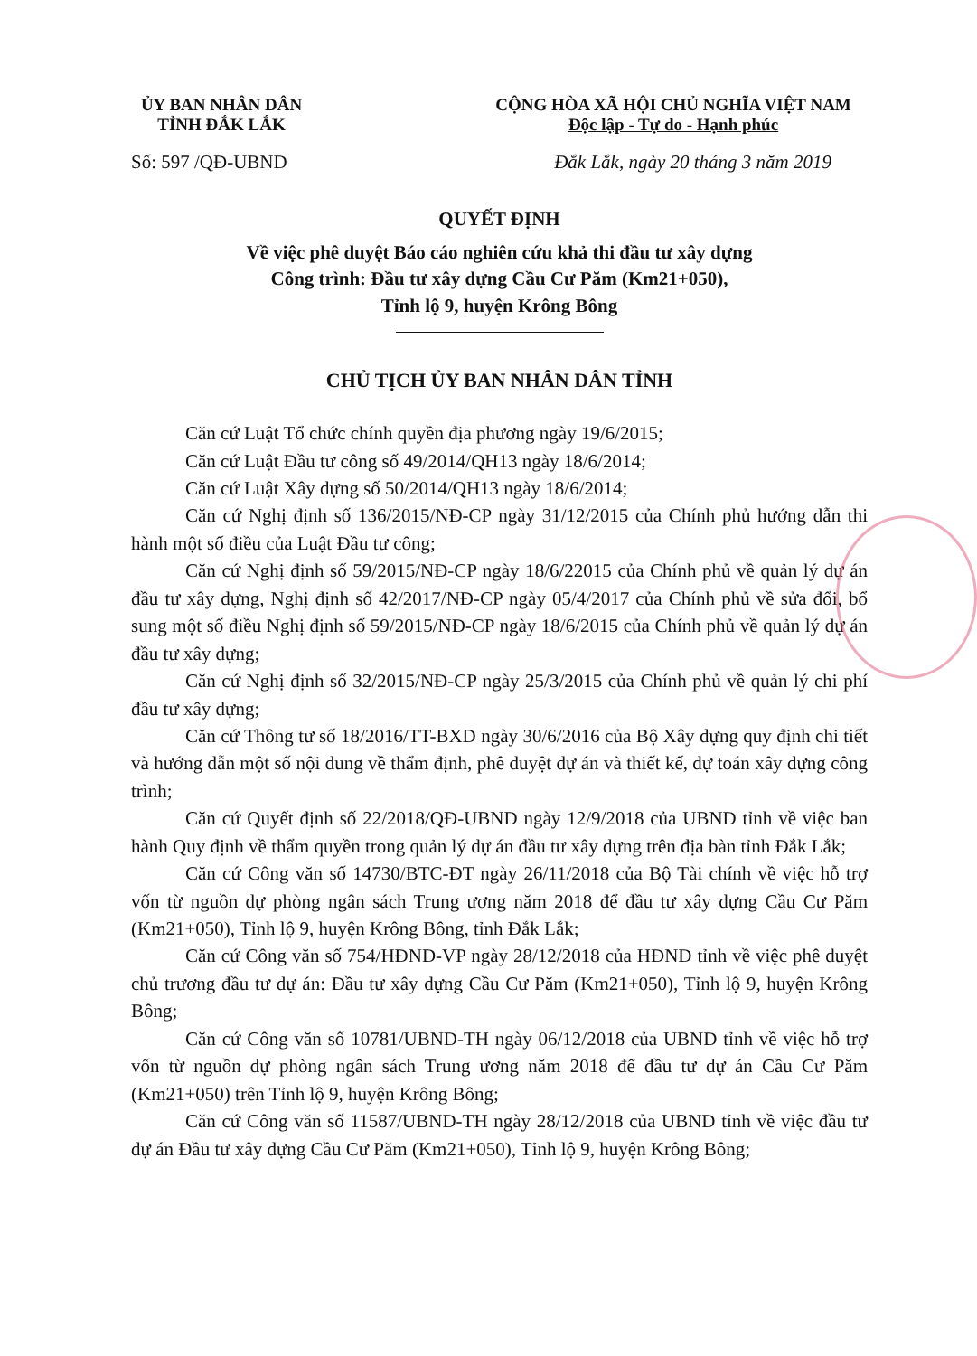ỦY BAN NHÂN DÂN
TỈNH ĐẮK LẮK
CỘNG HÒA XÃ HỘI CHỦ NGHĨA VIỆT NAM
Độc lập - Tự do - Hạnh phúc
Số: 597 /QĐ-UBND Đắk Lắk, ngày 20 tháng 3 năm 2019
QUYẾT ĐỊNH
Về việc phê duyệt Báo cáo nghiên cứu khả thi đầu tư xây dựng
Công trình: Đầu tư xây dựng Cầu Cư Păm (Km21+050),
Tỉnh lộ 9, huyện Krông Bông
CHỦ TỊCH ỦY BAN NHÂN DÂN TỈNH
Căn cứ Luật Tổ chức chính quyền địa phương ngày 19/6/2015;
Căn cứ Luật Đầu tư công số 49/2014/QH13 ngày 18/6/2014;
Căn cứ Luật Xây dựng số 50/2014/QH13 ngày 18/6/2014;
Căn cứ Nghị định số 136/2015/NĐ-CP ngày 31/12/2015 của Chính phủ hướng dẫn thi hành một số điều của Luật Đầu tư công;
Căn cứ Nghị định số 59/2015/NĐ-CP ngày 18/6/22015 của Chính phủ về quản lý dự án đầu tư xây dựng, Nghị định số 42/2017/NĐ-CP ngày 05/4/2017 của Chính phủ về sửa đổi, bổ sung một số điều Nghị định số 59/2015/NĐ-CP ngày 18/6/2015 của Chính phủ về quản lý dự án đầu tư xây dựng;
Căn cứ Nghị định số 32/2015/NĐ-CP ngày 25/3/2015 của Chính phủ về quản lý chi phí đầu tư xây dựng;
Căn cứ Thông tư số 18/2016/TT-BXD ngày 30/6/2016 của Bộ Xây dựng quy định chi tiết và hướng dẫn một số nội dung về thẩm định, phê duyệt dự án và thiết kế, dự toán xây dựng công trình;
Căn cứ Quyết định số 22/2018/QĐ-UBND ngày 12/9/2018 của UBND tỉnh về việc ban hành Quy định về thẩm quyền trong quản lý dự án đầu tư xây dựng trên địa bàn tỉnh Đắk Lắk;
Căn cứ Công văn số 14730/BTC-ĐT ngày 26/11/2018 của Bộ Tài chính về việc hỗ trợ vốn từ nguồn dự phòng ngân sách Trung ương năm 2018 để đầu tư xây dựng Cầu Cư Păm (Km21+050), Tỉnh lộ 9, huyện Krông Bông, tỉnh Đắk Lắk;
Căn cứ Công văn số 754/HĐND-VP ngày 28/12/2018 của HĐND tỉnh về việc phê duyệt chủ trương đầu tư dự án: Đầu tư xây dựng Cầu Cư Păm (Km21+050), Tỉnh lộ 9, huyện Krông Bông;
Căn cứ Công văn số 10781/UBND-TH ngày 06/12/2018 của UBND tỉnh về việc hỗ trợ vốn từ nguồn dự phòng ngân sách Trung ương năm 2018 để đầu tư dự án Cầu Cư Păm (Km21+050) trên Tỉnh lộ 9, huyện Krông Bông;
Căn cứ Công văn số 11587/UBND-TH ngày 28/12/2018 của UBND tỉnh về việc đầu tư dự án Đầu tư xây dựng Cầu Cư Păm (Km21+050), Tỉnh lộ 9, huyện Krông Bông;